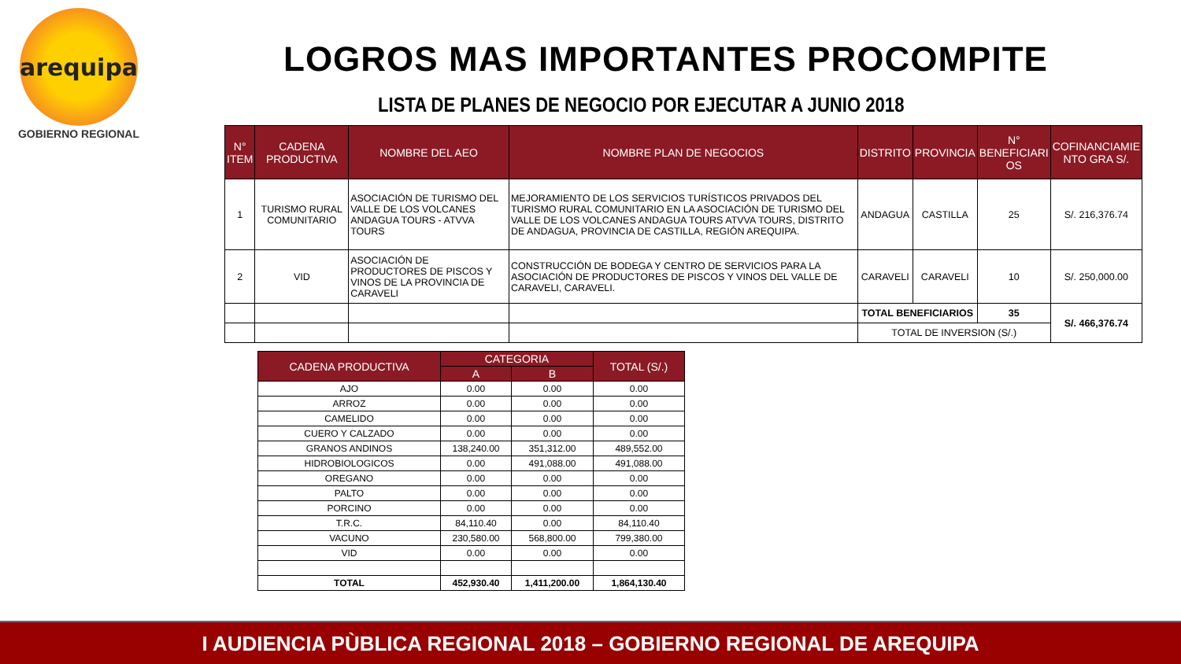arequipa
GOBIERNO REGIONAL
LOGROS MAS IMPORTANTES PROCOMPITE
LISTA DE PLANES DE NEGOCIO POR EJECUTAR A JUNIO 2018
| N° ITEM | CADENA PRODUCTIVA | NOMBRE DEL AEO | NOMBRE PLAN DE NEGOCIOS | DISTRITO | PROVINCIA | N° BENEFICIARI OS | COFINANCIAMIE NTO GRA S/. |
| --- | --- | --- | --- | --- | --- | --- | --- |
| 1 | TURISMO RURAL COMUNITARIO | ASOCIACIÓN DE TURISMO DEL VALLE DE LOS VOLCANES ANDAGUA TOURS - ATVVA TOURS | MEJORAMIENTO DE LOS SERVICIOS TURÍSTICOS PRIVADOS DEL TURISMO RURAL COMUNITARIO EN LA ASOCIACIÓN DE TURISMO DEL VALLE DE LOS VOLCANES ANDAGUA TOURS ATVVA TOURS, DISTRITO DE ANDAGUA, PROVINCIA DE CASTILLA, REGIÓN AREQUIPA. | ANDAGUA | CASTILLA | 25 | S/. 216,376.74 |
| 2 | VID | ASOCIACIÓN DE PRODUCTORES DE PISCOS Y VINOS DE LA PROVINCIA DE CARAVELI | CONSTRUCCIÓN DE BODEGA Y CENTRO DE SERVICIOS PARA LA ASOCIACIÓN DE PRODUCTORES DE PISCOS Y VINOS DEL VALLE DE CARAVELI, CARAVELI. | CARAVELI | CARAVELI | 10 | S/. 250,000.00 |
| | | | | TOTAL BENEFICIARIOS | | 35 | S/. 466,376.74 |
| | | | | TOTAL DE INVERSION (S/.) | | | |
| CADENA PRODUCTIVA | CATEGORIA | | TOTAL (S/.) |
| --- | --- | --- | --- |
| | A | B | |
| AJO | 0.00 | 0.00 | 0.00 |
| ARROZ | 0.00 | 0.00 | 0.00 |
| CAMELIDO | 0.00 | 0.00 | 0.00 |
| CUERO Y CALZADO | 0.00 | 0.00 | 0.00 |
| GRANOS ANDINOS | 138,240.00 | 351,312.00 | 489,552.00 |
| HIDROBIOLOGICOS | 0.00 | 491,088.00 | 491,088.00 |
| OREGANO | 0.00 | 0.00 | 0.00 |
| PALTO | 0.00 | 0.00 | 0.00 |
| PORCINO | 0.00 | 0.00 | 0.00 |
| T.R.C. | 84,110.40 | 0.00 | 84,110.40 |
| VACUNO | 230,580.00 | 568,800.00 | 799,380.00 |
| VID | 0.00 | 0.00 | 0.00 |
| TOTAL | 452,930.40 | 1,411,200.00 | 1,864,130.40 |
I AUDIENCIA PÙBLICA REGIONAL 2018 – GOBIERNO REGIONAL DE AREQUIPA